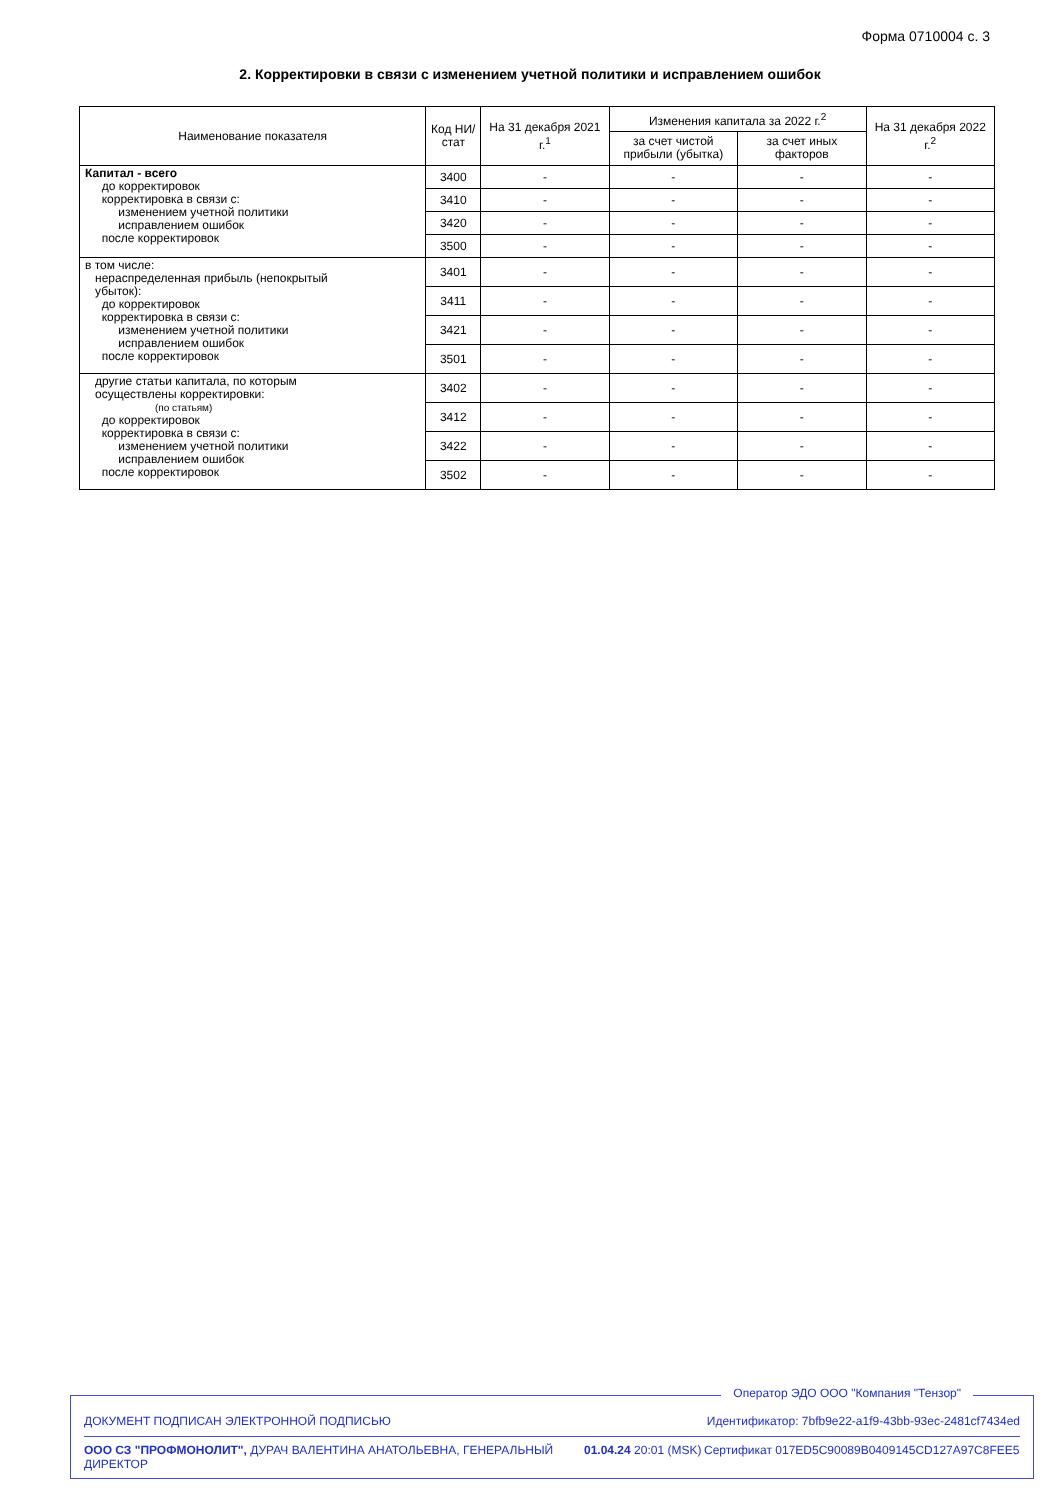Форма 0710004 с. 3
2. Корректировки в связи с изменением учетной политики и исправлением ошибок
| Наименование показателя | Код НИ/ стат | На 31 декабря 2021 г.<sup>1</sup> | Изменения капитала за 2022 г.<sup>2</sup> | | На 31 декабря 2022 г.<sup>2</sup> |
| --- | --- | --- | --- | --- | --- |
| | | | за счет чистой прибыли (убытка) | за счет иных факторов | |
| Капитал - всего до корректировок корректировка в связи с: изменением учетной политики исправлением ошибок после корректировок | 3400 | - | - | - | - |
| | 3410 | - | - | - | - |
| | 3420 | - | - | - | - |
| | 3500 | - | - | - | - |
| в том числе: нераспределенная прибыль (непокрытый убыток): до корректировок корректировка в связи с: изменением учетной политики исправлением ошибок после корректировок | 3401 | - | - | - | - |
| | 3411 | - | - | - | - |
| | 3421 | - | - | - | - |
| | 3501 | - | - | - | - |
| другие статьи капитала, по которым осуществлены корректировки: (по статьям) до корректировок корректировка в связи с: изменением учетной политики исправлением ошибок после корректировок | 3402 | - | - | - | - |
| | 3412 | - | - | - | - |
| | 3422 | - | - | - | - |
| | 3502 | - | - | - | - |
Оператор ЭДО ООО "Компания "Тензор"
ДОКУМЕНТ ПОДПИСАН ЭЛЕКТРОННОЙ ПОДПИСЬЮ Идентификатор: 7bfb9e22-a1f9-43bb-93ec-2481cf7434ed
ООО СЗ "ПРОФМОНОЛИТ", ДУРАЧ ВАЛЕНТИНА АНАТОЛЬЕВНА, ГЕНЕРАЛЬНЫЙ ДИРЕКТОР 01.04.24 20:01 (MSK) Сертификат 017ED5C90089B0409145CD127A97C8FEE5